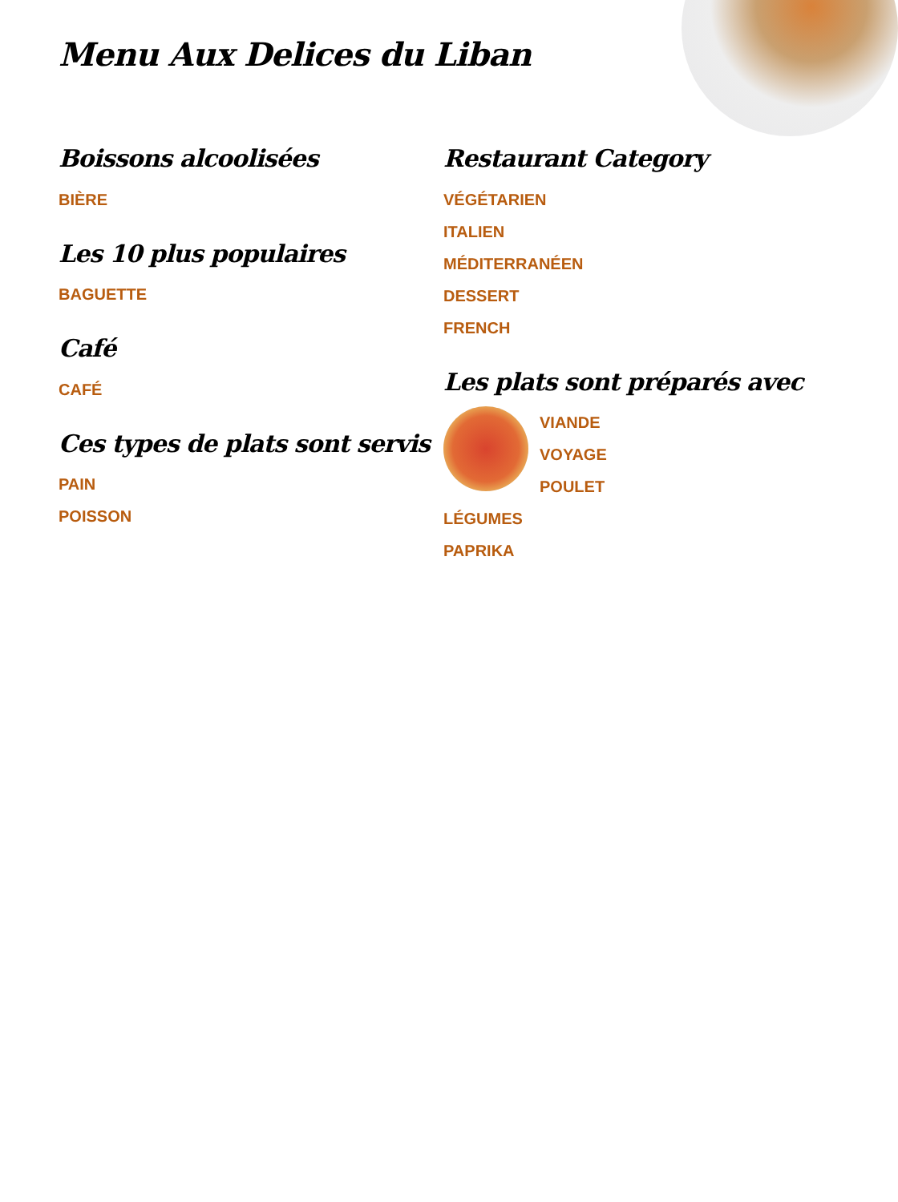Menu Aux Delices du Liban
Boissons alcoolisées
BIÈRE
Les 10 plus populaires
BAGUETTE
Café
CAFÉ
Ces types de plats sont servis
PAIN
POISSON
Restaurant Category
VÉGÉTARIEN
ITALIEN
MÉDITERRANÉEN
DESSERT
FRENCH
Les plats sont préparés avec
VIANDE
VOYAGE
POULET
LÉGUMES
PAPRIKA